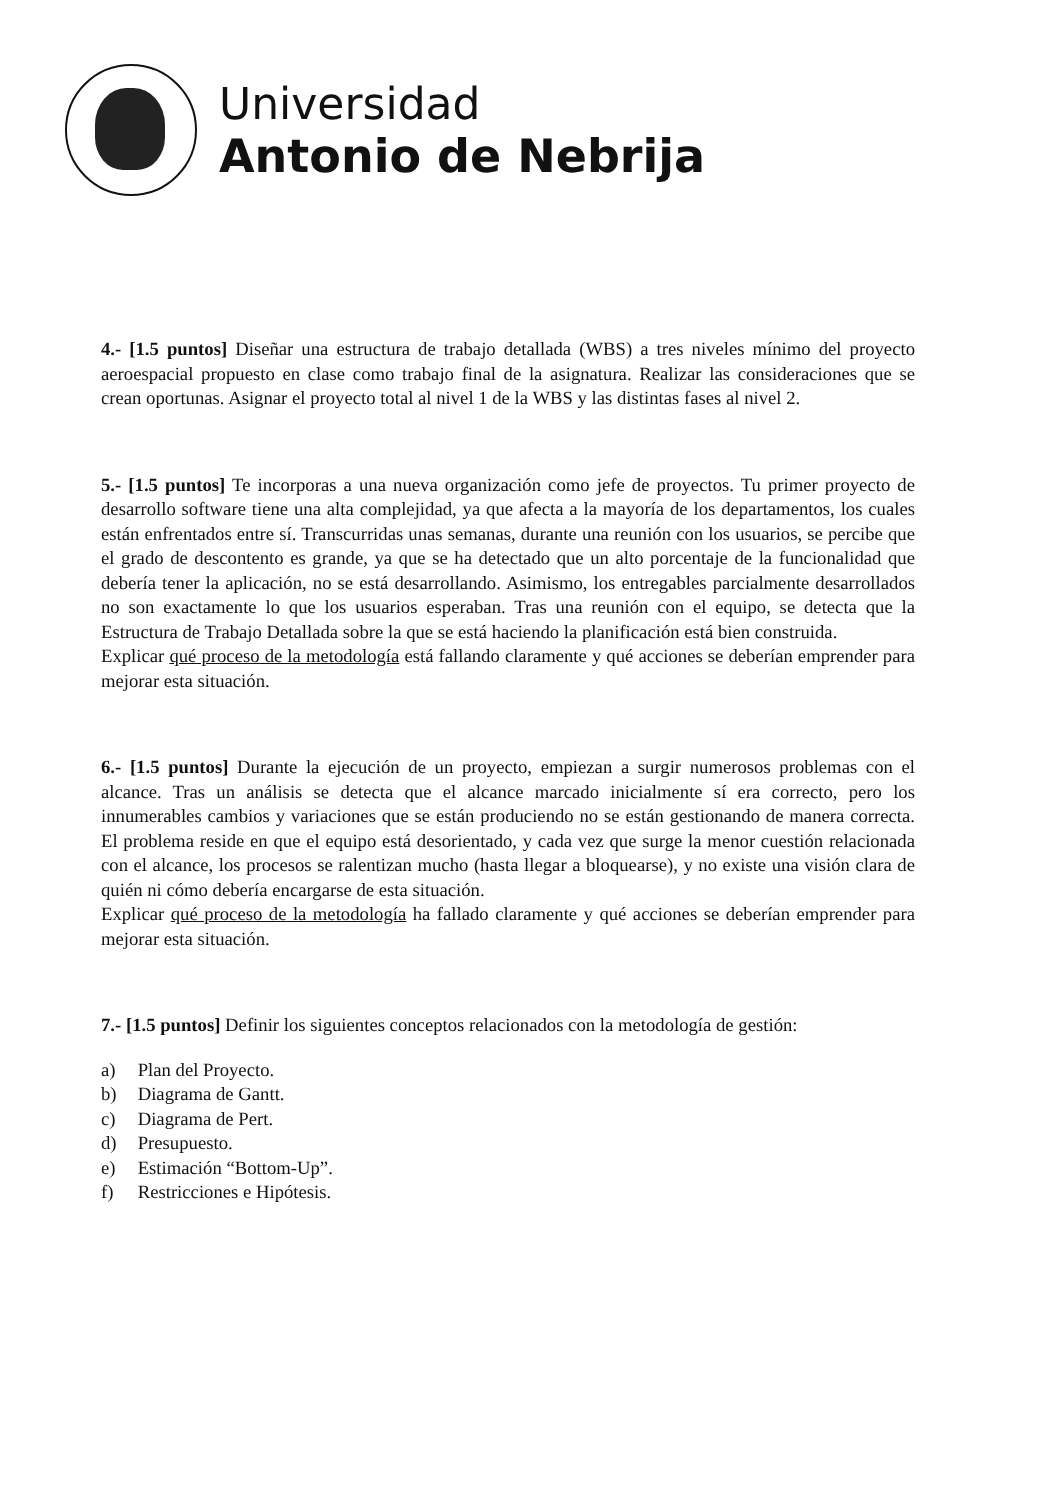Universidad
Antonio de Nebrija
4.- [1.5 puntos] Diseñar una estructura de trabajo detallada (WBS) a tres niveles mínimo del proyecto aeroespacial propuesto en clase como trabajo final de la asignatura. Realizar las consideraciones que se crean oportunas. Asignar el proyecto total al nivel 1 de la WBS y las distintas fases al nivel 2.
5.- [1.5 puntos] Te incorporas a una nueva organización como jefe de proyectos. Tu primer proyecto de desarrollo software tiene una alta complejidad, ya que afecta a la mayoría de los departamentos, los cuales están enfrentados entre sí. Transcurridas unas semanas, durante una reunión con los usuarios, se percibe que el grado de descontento es grande, ya que se ha detectado que un alto porcentaje de la funcionalidad que debería tener la aplicación, no se está desarrollando. Asimismo, los entregables parcialmente desarrollados no son exactamente lo que los usuarios esperaban. Tras una reunión con el equipo, se detecta que la Estructura de Trabajo Detallada sobre la que se está haciendo la planificación está bien construida.
Explicar qué proceso de la metodología está fallando claramente y qué acciones se deberían emprender para mejorar esta situación.
6.- [1.5 puntos] Durante la ejecución de un proyecto, empiezan a surgir numerosos problemas con el alcance. Tras un análisis se detecta que el alcance marcado inicialmente sí era correcto, pero los innumerables cambios y variaciones que se están produciendo no se están gestionando de manera correcta. El problema reside en que el equipo está desorientado, y cada vez que surge la menor cuestión relacionada con el alcance, los procesos se ralentizan mucho (hasta llegar a bloquearse), y no existe una visión clara de quién ni cómo debería encargarse de esta situación.
Explicar qué proceso de la metodología ha fallado claramente y qué acciones se deberían emprender para mejorar esta situación.
7.- [1.5 puntos] Definir los siguientes conceptos relacionados con la metodología de gestión:
a) Plan del Proyecto.
b) Diagrama de Gantt.
c) Diagrama de Pert.
d) Presupuesto.
e) Estimación “Bottom-Up”.
f) Restricciones e Hipótesis.